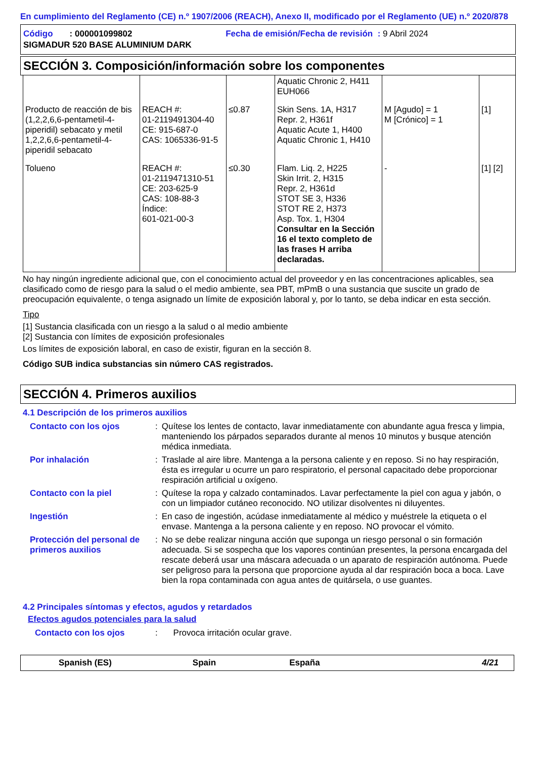En cumplimiento del Reglamento (CE) n.º 1907/2006 (REACH), Anexo II, modificado por el Reglamento (UE) n.º 2020/878
Código : 000001099802 Fecha de emisión/Fecha de revisión : 9 Abril 2024
SIGMADUR 520 BASE ALUMINIUM DARK
SECCIÓN 3. Composición/información sobre los componentes
| | | | Aquatic Chronic 2, H411 EUH066 | | |
| Producto de reacción de bis (1,2,2,6,6-pentametil-4-piperidil) sebacato y metil 1,2,2,6,6-pentametil-4-piperidil sebacato | REACH #: 01-2119491304-40 CE: 915-687-0 CAS: 1065336-91-5 | ≤0.87 | Skin Sens. 1A, H317 Repr. 2, H361f Aquatic Acute 1, H400 Aquatic Chronic 1, H410 | M [Agudo] = 1 M [Crónico] = 1 | [1] |
| Tolueno | REACH #: 01-2119471310-51 CE: 203-625-9 CAS: 108-88-3 Índice: 601-021-00-3 | ≤0.30 | Flam. Liq. 2, H225 Skin Irrit. 2, H315 Repr. 2, H361d STOT SE 3, H336 STOT RE 2, H373 Asp. Tox. 1, H304 Consultar en la Sección 16 el texto completo de las frases H arriba declaradas. | - | [1] [2] |
No hay ningún ingrediente adicional que, con el conocimiento actual del proveedor y en las concentraciones aplicables, sea clasificado como de riesgo para la salud o el medio ambiente, sea PBT, mPmB o una sustancia que suscite un grado de preocupación equivalente, o tenga asignado un límite de exposición laboral y, por lo tanto, se deba indicar en esta sección.
Tipo
[1] Sustancia clasificada con un riesgo a la salud o al medio ambiente
[2] Sustancia con límites de exposición profesionales
Los límites de exposición laboral, en caso de existir, figuran en la sección 8.
Código SUB indica substancias sin número CAS registrados.
SECCIÓN 4. Primeros auxilios
4.1 Descripción de los primeros auxilios
| Contacto con los ojos | : | Quítese los lentes de contacto, lavar inmediatamente con abundante agua fresca y limpia, manteniendo los párpados separados durante al menos 10 minutos y busque atención médica inmediata. |
| Por inhalación | : | Traslade al aire libre. Mantenga a la persona caliente y en reposo. Si no hay respiración, ésta es irregular u ocurre un paro respiratorio, el personal capacitado debe proporcionar respiración artificial u oxígeno. |
| Contacto con la piel | : | Quítese la ropa y calzado contaminados. Lavar perfectamente la piel con agua y jabón, o con un limpiador cutáneo reconocido. NO utilizar disolventes ni diluyentes. |
| Ingestión | : | En caso de ingestión, acúdase inmediatamente al médico y muéstrele la etiqueta o el envase. Mantenga a la persona caliente y en reposo. NO provocar el vómito. |
| Protección del personal de primeros auxilios | : | No se debe realizar ninguna acción que suponga un riesgo personal o sin formación adecuada. Si se sospecha que los vapores continúan presentes, la persona encargada del rescate deberá usar una máscara adecuada o un aparato de respiración autónoma. Puede ser peligroso para la persona que proporcione ayuda al dar respiración boca a boca. Lave bien la ropa contaminada con agua antes de quitársela, o use guantes. |
4.2 Principales síntomas y efectos, agudos y retardados
Efectos agudos potenciales para la salud
| Contacto con los ojos | : | Provoca irritación ocular grave. |
Spanish (ES) Spain España 4/21